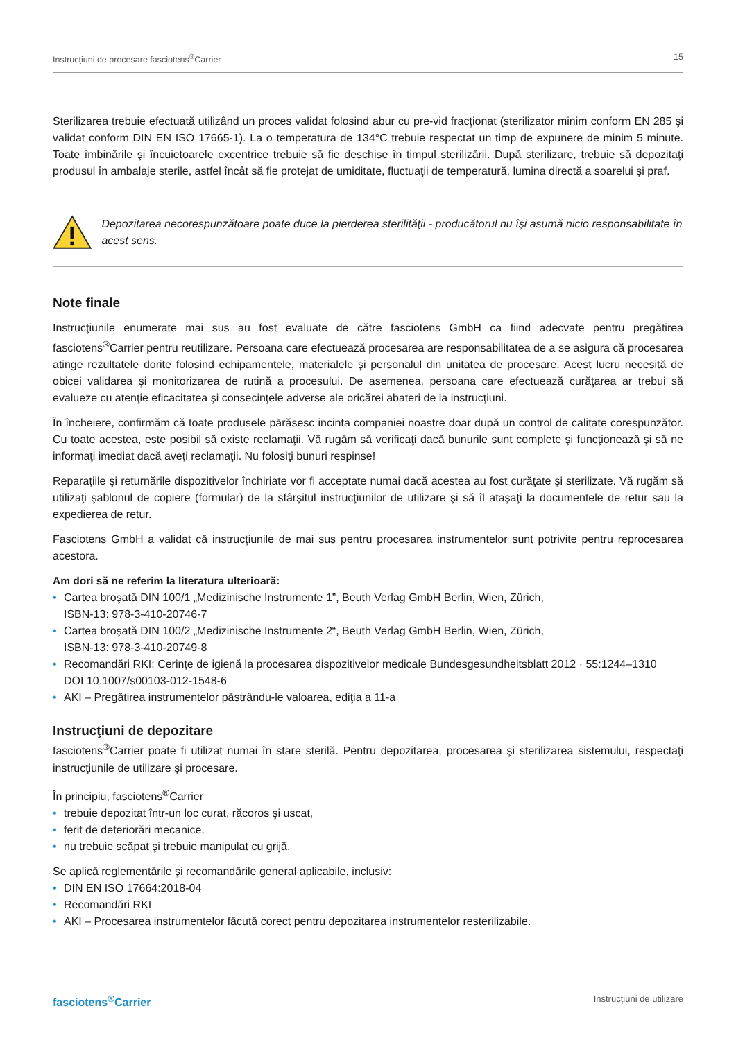Instrucţiuni de procesare fasciotens<sup>®</sup>Carrier 15
Sterilizarea trebuie efectuată utilizând un proces validat folosind abur cu pre-vid fracţionat (sterilizator minim conform EN 285 şi validat conform DIN EN ISO 17665-1). La o temperatura de 134°C trebuie respectat un timp de expunere de minim 5 minute. Toate îmbinările şi încuietoarele excentrice trebuie să fie deschise în timpul sterilizării. După sterilizare, trebuie să depozitaţi produsul în ambalaje sterile, astfel încât să fie protejat de umiditate, fluctuaţii de temperatură, lumina directă a soarelui şi praf.
Depozitarea necorespunzătoare poate duce la pierderea sterilităţii - producătorul nu îşi asumă nicio responsabilitate în acest sens.
Note finale
Instrucţiunile enumerate mai sus au fost evaluate de către fasciotens GmbH ca fiind adecvate pentru pregătirea fasciotens<sup>®</sup>Carrier pentru reutilizare. Persoana care efectuează procesarea are responsabilitatea de a se asigura că procesarea atinge rezultatele dorite folosind echipamentele, materialele şi personalul din unitatea de procesare. Acest lucru necesită de obicei validarea şi monitorizarea de rutină a procesului. De asemenea, persoana care efectuează curăţarea ar trebui să evalueze cu atenţie eficacitatea şi consecinţele adverse ale oricărei abateri de la instrucţiuni.
În încheiere, confirmăm că toate produsele părăsesc incinta companiei noastre doar după un control de calitate corespunzător. Cu toate acestea, este posibil să existe reclamaţii. Vă rugăm să verificaţi dacă bunurile sunt complete şi funcţionează şi să ne informaţi imediat dacă aveţi reclamaţii. Nu folosiţi bunuri respinse!
Reparaţiile şi returnările dispozitivelor închiriate vor fi acceptate numai dacă acestea au fost curăţate şi sterilizate. Vă rugăm să utilizaţi şablonul de copiere (formular) de la sfârşitul instrucţiunilor de utilizare şi să îl ataşaţi la documentele de retur sau la expedierea de retur.
Fasciotens GmbH a validat că instrucţiunile de mai sus pentru procesarea instrumentelor sunt potrivite pentru reprocesarea acestora.
Am dori să ne referim la literatura ulterioară:
• Cartea broşată DIN 100/1 „Medizinische Instrumente 1”, Beuth Verlag GmbH Berlin, Wien, Zürich,
ISBN-13: 978-3-410-20746-7
• Cartea broşată DIN 100/2 „Medizinische Instrumente 2“, Beuth Verlag GmbH Berlin, Wien, Zürich,
ISBN-13: 978-3-410-20749-8
• Recomandări RKI: Cerinţe de igienă la procesarea dispozitivelor medicale Bundesgesundheitsblatt 2012 · 55:1244–1310
DOI 10.1007/s00103-012-1548-6
• AKI – Pregătirea instrumentelor păstrându-le valoarea, ediţia a 11-a
Instrucţiuni de depozitare
fasciotens<sup>®</sup>Carrier poate fi utilizat numai în stare sterilă. Pentru depozitarea, procesarea şi sterilizarea sistemului, respectaţi instrucţiunile de utilizare şi procesare.
În principiu, fasciotens<sup>®</sup>Carrier
• trebuie depozitat într-un loc curat, răcoros şi uscat,
• ferit de deteriorări mecanice,
• nu trebuie scăpat şi trebuie manipulat cu grijă.
Se aplică reglementările şi recomandările general aplicabile, inclusiv:
• DIN EN ISO 17664:2018-04
• Recomandări RKI
• AKI – Procesarea instrumentelor făcută corect pentru depozitarea instrumentelor resterilizabile.
fasciotens<sup>®</sup>Carrier Instrucţiuni de utilizare